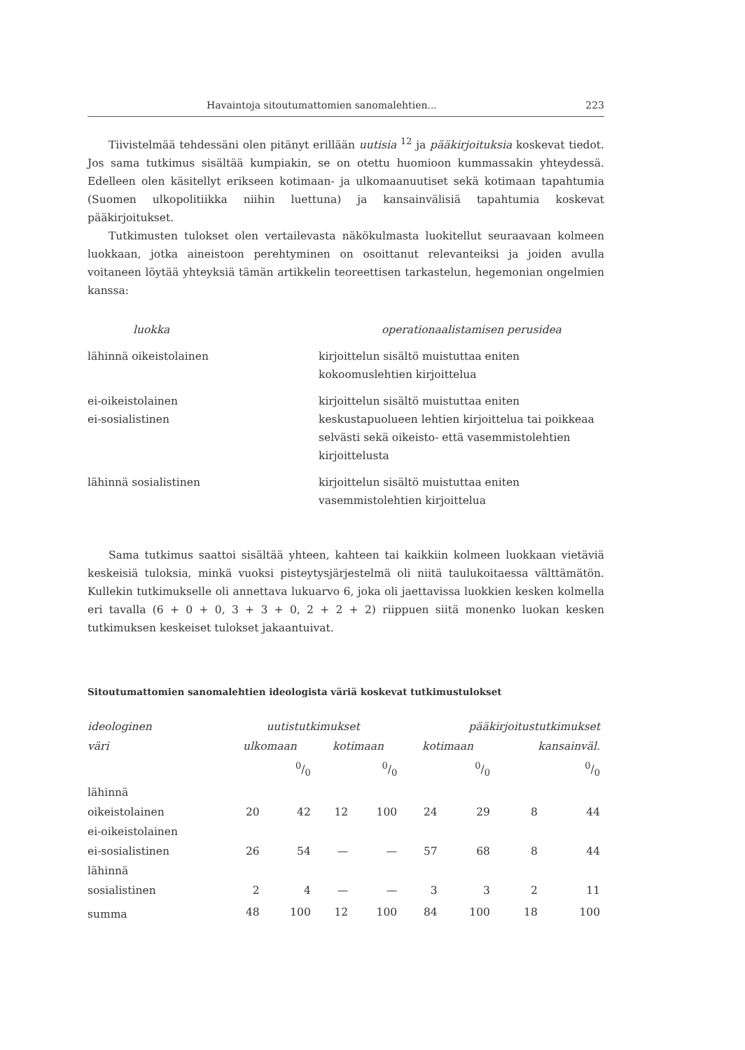Havaintoja sitoutumattomien sanomalehtien... 223
Tiivistelmää tehdessäni olen pitänyt erillään uutisia <sup>12</sup> ja pääkirjoituksia koskevat tiedot. Jos sama tutkimus sisältää kumpiakin, se on otettu huomioon kummassakin yhteydessä. Edelleen olen käsitellyt erikseen kotimaan- ja ulkomaanuutiset sekä kotimaan tapahtumia (Suomen ulkopolitiikka niihin luettuna) ja kansainvälisiä tapahtumia koskevat pääkirjoitukset.
Tutkimusten tulokset olen vertailevasta näkökulmasta luokitellut seuraavaan kolmeen luokkaan, jotka aineistoon perehtyminen on osoittanut relevanteiksi ja joiden avulla voitaneen löytää yhteyksiä tämän artikkelin teoreettisen tarkastelun, hegemonian ongelmien kanssa:
| luokka | operationaalistamisen perusidea |
| --- | --- |
| lähinnä oikeistolainen | kirjoittelun sisältö muistuttaa eniten kokoomuslehtien kirjoittelua |
| ei-oikeistolainen ei-sosialistinen | kirjoittelun sisältö muistuttaa eniten keskustapuolueen lehtien kirjoittelua tai poikkeaa selvästi sekä oikeisto- että vasemmistolehtien kirjoittelusta |
| lähinnä sosialistinen | kirjoittelun sisältö muistuttaa eniten vasemmistolehtien kirjoittelua |
Sama tutkimus saattoi sisältää yhteen, kahteen tai kaikkiin kolmeen luokkaan vietäviä keskeisiä tuloksia, minkä vuoksi pisteytysjärjestelmä oli niitä taulukoitaessa välttämätön. Kullekin tutkimukselle oli annettava lukuarvo 6, joka oli jaettavissa luokkien kesken kolmella eri tavalla (6 + 0 + 0, 3 + 3 + 0, 2 + 2 + 2) riippuen siitä monenko luokan kesken tutkimuksen keskeiset tulokset jakaantuivat.
Sitoutumattomien sanomalehtien ideologista väriä koskevat tutkimustulokset
| ideologinen | uutistutkimukset | | | | pääkirjoitustutkimukset | | | |
| --- | --- | --- | --- | --- | --- | --- | --- | --- |
| väri | ulkomaan | | kotimaan | | kotimaan | | kansainväl. | |
| | | 0/0 | | 0/0 | | 0/0 | | 0/0 |
| lähinnä oikeistolainen | 20 | 42 | 12 | 100 | 24 | 29 | 8 | 44 |
| ei-oikeistolainen ei-sosialistinen | 26 | 54 | — | — | 57 | 68 | 8 | 44 |
| lähinnä sosialistinen | 2 | 4 | — | — | 3 | 3 | 2 | 11 |
| summa | 48 | 100 | 12 | 100 | 84 | 100 | 18 | 100 |